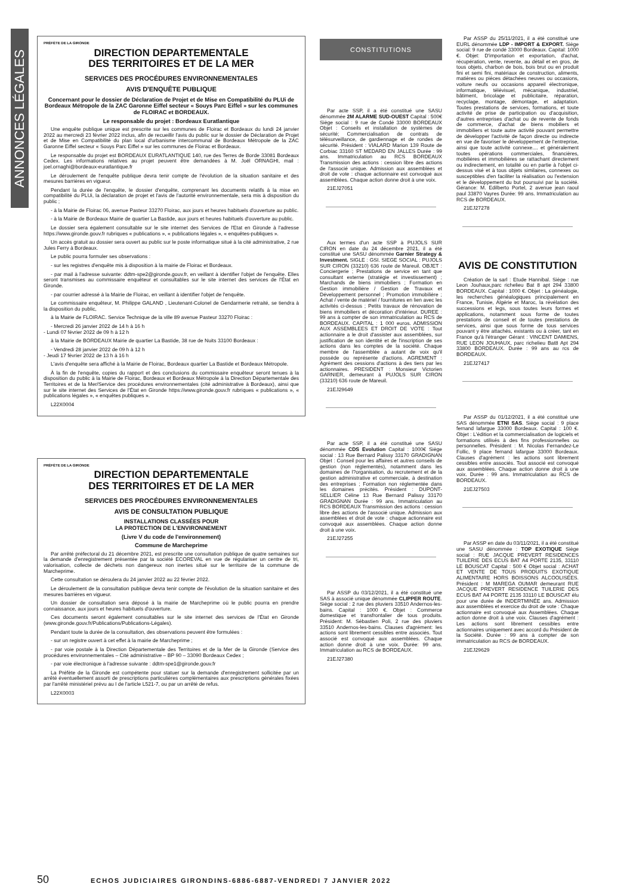ANNONCES LÉGALES
PRÉFÈTE DE LA GIRONDE
DIRECTION DEPARTEMENTALE
DES TERRITOIRES ET DE LA MER
SERVICES DES PROCÉDURES ENVIRONNEMENTALES
AVIS D'ENQUÊTE PUBLIQUE
Concernant pour le dossier de Déclaration de Projet et de Mise en Compatibilité du PLUi de Bordeaux Métropole de la ZAC Garonne Eiffel secteur « Souys Parc Eiffel » sur les communes de FLOIRAC et BORDEAUX.
Le responsable du projet : Bordeaux Euratlantique
Une enquête publique unique est prescrite sur les communes de Floirac et Bordeaux du lundi 24 janvier 2022 au mercredi 23 février 2022 inclus, afin de recueillir l'avis du public sur le dossier de Déclaration de Projet et de Mise en Compatibilité du plan local d'urbanisme intercommunal de Bordeaux Métropole de la ZAC Garonne Eiffel secteur « Souys Parc Eiffel » sur les communes de Floirac et Bordeaux.
Le responsable du projet est BORDEAUX EURATLANTIQUE 140, rue des Terres de Borde 33081 Bordeaux Cedex. Les informations relatives au projet peuvent être demandées à M. Joël ORNAGHI, mail : joel.ornaghi@bordeaux-euratlantique.fr
Le déroulement de l'enquête publique devra tenir compte de l'évolution de la situation sanitaire et des mesures barrières en vigueur.
Pendant la durée de l'enquête, le dossier d'enquête, comprenant les documents relatifs à la mise en compatibilité du PLUi, la déclaration de projet et l'avis de l'autorité environnementale, sera mis à disposition du public ;
- à la Mairie de Floirac 06, avenue Pasteur 33270 Floirac, aux jours et heures habituels d'ouverture au public.
- à la Mairie de Bordeaux Mairie de quartier La Bastide, aux jours et heures habituels d'ouverture au public.
Le dossier sera également consultable sur le site internet des Services de l'Etat en Gironde à l'adresse https://www.gironde.gouv.fr rubriques « publications », « publications légales », « enquêtes-publiques ».
Un accès gratuit au dossier sera ouvert au public sur le poste informatique situé à la cité administrative, 2 rue Jules Ferry à Bordeaux.
Le public pourra formuler ses observations :
- sur les registres d'enquête mis à disposition à la mairie de Floirac et Bordeaux.
- par mail à l'adresse suivante: ddtm-spe2@gironde.gouv.fr, en veillant à identifier l'objet de l'enquête. Elles seront transmises au commissaire enquêteur et consultables sur le site internet des services de l'État en Gironde.
- par courrier adressé à la Mairie de Floirac, en veillant à identifier l'objet de l'enquête.
Le commissaire enquêteur, M. Philippe GALAND , Lieutenant-Colonel de Gendarmerie retraité, se tiendra à la disposition du public,
à la Mairie de FLOIRAC. Service Technique de la ville 89 avenue Pasteur 33270 Floirac :
- Mercredi 26 janvier 2022 de 14 h à 16 h
- Lundi 07 février 2022 de 09 h à 12 h
à la Mairie de BORDEAUX Mairie de quartier La Bastide, 38 rue de Nuits 33100 Bordeaux :
- Vendredi 28 janvier 2022 de 09 h à 12 h
- Jeudi 17 février 2022 de 13 h à 16 h
L'avis d'enquête sera affiché à la Mairie de Floirac, Bordeaux quartier La Bastide et Bordeaux Métropole.
À la fin de l'enquête, copies du rapport et des conclusions du commissaire enquêteur seront tenues à la disposition du public à la Mairie de Floirac, Bordeaux et Bordeaux Métropole à la Direction Départementale des Territoires et de la Mer/Service des procédures environnementales (cité administrative à Bordeaux), ainsi que sur le site internet des Services de l'État en Gironde https://www.gironde.gouv.fr rubriques « publications », « publications légales », « enquêtes publiques ».
L22X0004
PRÉFÈTE DE LA GIRONDE
DIRECTION DEPARTEMENTALE
DES TERRITOIRES ET DE LA MER
SERVICES DES PROCÉDURES ENVIRONNEMENTALES
AVIS DE CONSULTATION PUBLIQUE
INSTALLATIONS CLASSÉES POUR
LA PROTECTION DE L'ENVIRONNEMENT
(Livre V du code de l'environnement)
Commune de Marcheprime
Par arrêté préfectoral du 21 décembre 2021, est prescrite une consultation publique de quatre semaines sur la demande d'enregistrement présentée par la société ECOREVAL en vue de régulariser un centre de tri, valorisation, collecte de déchets non dangereux non inertes situé sur le territoire de la commune de Marcheprime.
Cette consultation se déroulera du 24 janvier 2022 au 22 février 2022.
Le déroulement de la consultation publique devra tenir compte de l'évolution de la situation sanitaire et des mesures barrières en vigueur.
Un dossier de consultation sera déposé à la mairie de Marcheprime où le public pourra en prendre connaissance, aux jours et heures habituels d'ouverture.
Ces documents seront également consultables sur le site internet des services de l'État en Gironde (www.gironde.gouv.fr/Publications/Publications-Légales).
Pendant toute la durée de la consultation, des observations peuvent être formulées :
- sur un registre ouvert à cet effet à la mairie de Marcheprime ;
- par voie postale à la Direction Départementale des Territoires et de la Mer de la Gironde (Service des procédures environnementales – Cité administrative – BP 90 – 33090 Bordeaux Cedex ;
- par voie électronique à l'adresse suivante : ddtm-spe1@gironde.gouv.fr
La Préfète de la Gironde est compétente pour statuer sur la demande d'enregistrement sollicitée par un arrêté éventuellement assorti de prescriptions particulières complémentaires aux prescriptions générales fixées par l'arrêté ministériel prévu au I de l'article L521-7, ou par un arrêté de refus.
L22X0003
CONSTITUTIONS
Par acte SSP, il a été constitué une SASU dénommée 2M ALARME SUD-OUEST Capital : 500€ Siège social : 9 rue de Condé 33000 BORDEAUX Objet : Conseils et installation de systèmes de sécurité; Commercialisation de contrats de télésurveillance, de gardiennage et de rondes de sécurité. Président : VIALARD Marion 139 Route de Corbiac 33160 ST MEDARD EN JALLES Durée : 99 ans. Immatriculation au RCS BORDEAUX Transmission des actions : cession libre des actions de l'associé unique. Admission aux assemblées et droit de vote : chaque actionnaire est convoqué aux assemblées. Chaque action donne droit à une voix.
21EJ27051
Aux termes d'un acte SSP à PUJOLS SUR CIRON en date du 24 décembre 2021, il a été constitué une SASU dénommée Garnier Strategy & Investment. SIGLE : GSI. SIEGE SOCIAL : PUJOLS SUR CIRON (33210) 636 route de Mareuil. OBJET : Conciergerie ; Prestations de service en tant que consultant externe (stratégie et investissement) ; Marchands de biens immobiliers ; Formation en Gestion immobilière / Gestion de Travaux et Développement personnel ; Promotion immobilière ; Achat / vente de matériel / fournitures en lien avec les activités ci-dessus ; Petits travaux de rénovation de biens immobiliers et décoration d'intérieur. DUREE : 99 ans à compter de son immatriculation au RCS de BORDEAUX. CAPITAL : 1 000 euros. ADMISSION AUX ASSEMBLEES ET DROIT DE VOTE : Tout actionnaire a le droit d'assister aux assemblées, sur justification de son identité et de l'inscription de ses actions dans les comptes de la société. Chaque membre de l'assemblée a autant de voix qu'il possède ou représente d'actions. AGREMENT : Agrément des cessions d'actions à des tiers par les actionnaires. PRESIDENT : Monsieur Victorien GARNIER, demeurant à PUJOLS SUR CIRON (33210) 636 route de Mareuil.
21EJ29649
Par acte SSP, il a été constitué une SASU dénommée CDS Evolution Capital : 1000€ Siège social : 13 Rue Bernard Palissy 33170 GRADIGNAN Objet : Conseil pour les affaires et autres conseils de gestion (non réglementés), notamment dans les domaines de l?organisation, du recrutement et de la gestion administrative et commerciale, à destination des entreprises ; Formation non réglementée dans les domaines précités. Président : DUPONT-SELLIER Céline 13 Rue Bernard Palissy 33170 GRADIGNAN Durée : 99 ans. Immatriculation au RCS BORDEAUX Transmission des actions : cession libre des actions de l'associé unique. Admission aux assemblées et droit de vote : chaque actionnaire est convoqué aux assemblées. Chaque action donne droit à une voix.
21EJ27255
Par ASSP du 03/12/2021, il a été constitué une SAS à associé unique dénommée CLIPPER ROUTE. Siège social : 2 rue des pluviers 33510 Andernos-les-bains. Capital : 1000 €. Objet : Commerce domestique et transfrontalier de tous produits. Président: M. Sébastien Poli, 2 rue des pluviers 33510 Andernos-les-bains. Clauses d'agrément: les actions sont librement cessibles entre associés. Tout associé est convoqué aux assemblées. Chaque action donne droit à une voix. Durée: 99 ans. Immatriculation au RCS de BORDEAUX.
21EJ27380
Par ASSP du 25/11/2021, il a été constitué une EURL dénommée LDP - IMPORT & EXPORT. Siège social: 9 rue de condé 33000 Bordeaux. Capital: 1000 €. Objet: D'importation et exportation, d'achat, récupération, vente, revente, au détail et en gros, de tous objets, charbon de bois, bois brut ou en produit fini et semi fini, matériaux de construction, aliments, matières ou pièces détachées neuves ou occasions, voiture neufs ou occasions appareil électronique, informatique, télévisuel, mécanique, industriel, bâtiment, bricolage et publicitaire, réparation, recyclage, montage, démontage, et adaptation. Toutes prestations de services, formations, et toute activité de prise de participation ou d'acquisition, d'autres entreprises d'achat ou de revente de fonds de commerce, d'achat de biens mobiliers et immobiliers et toute autre activité pouvant permettre de développer l'activité de façon directe ou indirecte en vue de favoriser le développement de l'entreprise, ainsi que toute activité connexe.... et généralement toutes opérations commerciales, financières, mobilières et immobilières se rattachant directement ou indirectement, en totalité ou en partie à l'objet ci-dessus visé et à tous objets similaires, connexes ou susceptibles d'en faciliter la réalisation ou l'extension et le développement du but poursuivi par la société. Gérance: M. Edilberto Portel, 2 avenue jean raoul paul 33870 Vayres Durée: 99 ans. Immatriculation au RCS de BORDEAUX.
21EJ27278
AVIS DE CONSTITUTION
Création de la sarl : Etude Hannibal. Siège : rue Leon Jouhaux,parc richelieu Bat 8 apt 294 33800 BORDEAUX. Capital : 1000 €. Objet : La généalogie, les recherches généalogiques principalement en France, Tunisie, Algérie et Maroc, la révélation des successions et legs, sous toutes leurs formes et applications, notamment sous forme de toutes prestations de conseil et de toutes prestations de services, ainsi que sous forme de tous services pouvant y être attachés, existants ou à créer, tant en France qu'à l'étranger Gérant : VINCENT DAMIENS, RUE LEON JOUHAUX, parc richelieu Bat8 Apt 294 33800 BORDEAUX. Durée : 99 ans au rcs de BORDEAUX.
21EJ27417
Par ASSP du 01/12/2021, il a été constitué une SAS dénommée ETNI SAS. Siège social : 9 place fernand lafargue 33000 Bordeaux. Capital : 100 €. Objet : L'édition et la commercialisation de logiciels et formations utilisés à des fins professionnelles ou personnelles. Président : M. Nicolas Fernandez-Le Follic, 9 place fernand lafargue 33000 Bordeaux. Clauses d'agrément : les actions sont librement cessibles entre associés. Tout associé est convoqué aux assemblées. Chaque action donne droit à une voix. Durée : 99 ans. Immatriculation au RCS de BORDEAUX.
21EJ27503
Par ASSP en date du 03/11/2021, il a été constitué une SASU dénommée : TOP EXOTIQUE Siège social : RUE JACQUE PREVERT RESIDENCES TUILERIE DES ECUS BAT A4 PORTE 2135, 33110 LE BOUSCAT Capital : 500 € Objet social : ACHAT ET VENTE DE TOUS PRODUITS EXOTIQUE ALIMENTAIRE HORS BOISSONS ALCOOLISÉES. Président : M MAREGA OUMAR demeurant RUE JACQUE PREVERT RESIDENCE TUILERIE DES ECUS BAT A4 PORTE 2135 33110 LE BOUSCAT élu pour une durée de INDERTMINÉE ans. Admission aux assemblées et exercice du droit de vote : Chaque actionnaire est convoqué aux Assemblées. Chaque action donne droit à une voix. Clauses d'agrément : Les actions sont librement cessibles entre actionnaires uniquement avec accord du Président de la Société. Durée : 99 ans à compter de son immatriculation au RCS de BORDEAUX.
21EJ29629
50 ECHOS JUDICIAIRES GIRONDINS-6886-6887-VENDREDI 7 JANVIER 2022